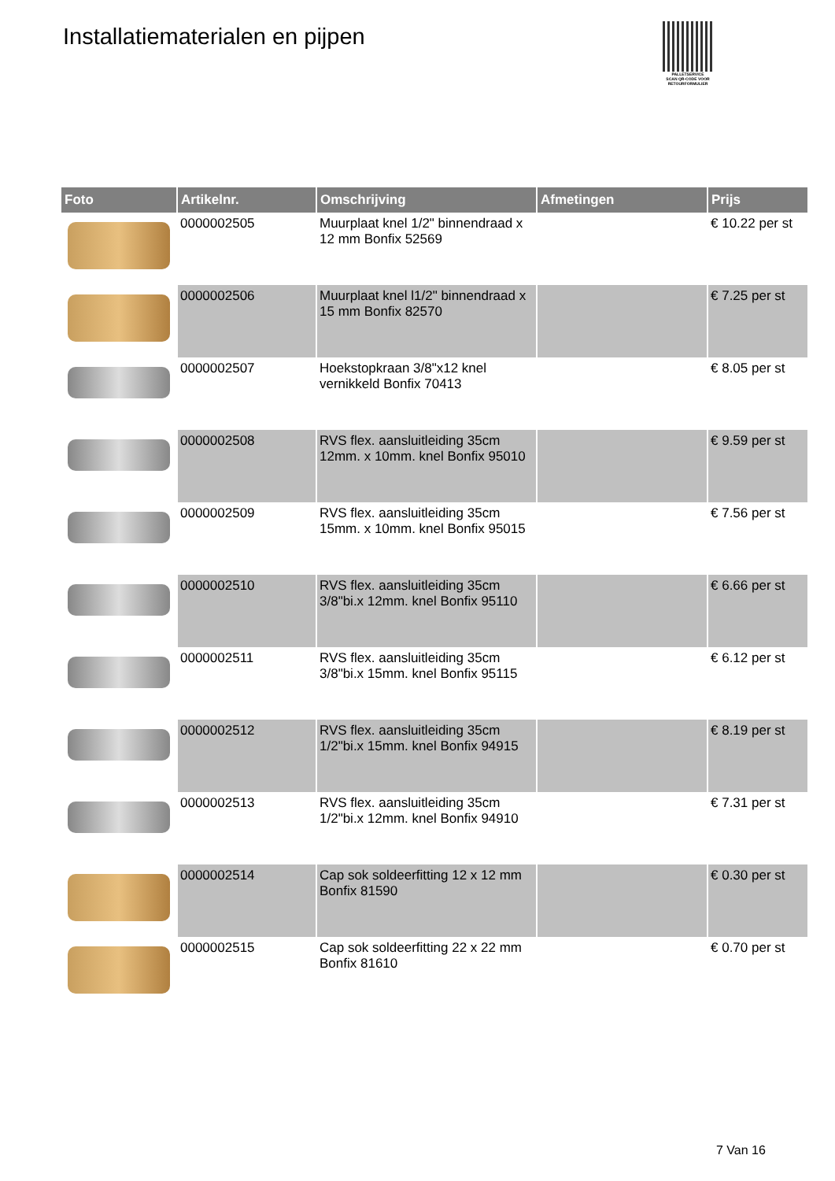Installatiematerialen en pijpen
PALLETSERVICE
SCAN QR-CODE VOOR RETOURFORMULIER
| Foto | Artikelnr. | Omschrijving | Afmetingen | Prijs |
| --- | --- | --- | --- | --- |
| | 0000002505 | Muurplaat knel 1/2" binnendraad x 12 mm Bonfix 52569 | | € 10.22 per st |
| | 0000002506 | Muurplaat knel l1/2" binnendraad x 15 mm Bonfix 82570 | | € 7.25 per st |
| | 0000002507 | Hoekstopkraan 3/8"x12 knel vernikkeld Bonfix 70413 | | € 8.05 per st |
| | 0000002508 | RVS flex. aansluitleiding 35cm 12mm. x 10mm. knel Bonfix 95010 | | € 9.59 per st |
| | 0000002509 | RVS flex. aansluitleiding 35cm 15mm. x 10mm. knel Bonfix 95015 | | € 7.56 per st |
| | 0000002510 | RVS flex. aansluitleiding 35cm 3/8"bi.x 12mm. knel Bonfix 95110 | | € 6.66 per st |
| | 0000002511 | RVS flex. aansluitleiding 35cm 3/8"bi.x 15mm. knel Bonfix 95115 | | € 6.12 per st |
| | 0000002512 | RVS flex. aansluitleiding 35cm 1/2"bi.x 15mm. knel Bonfix 94915 | | € 8.19 per st |
| | 0000002513 | RVS flex. aansluitleiding 35cm 1/2"bi.x 12mm. knel Bonfix 94910 | | € 7.31 per st |
| | 0000002514 | Cap sok soldeerfitting 12 x 12 mm Bonfix 81590 | | € 0.30 per st |
| | 0000002515 | Cap sok soldeerfitting 22 x 22 mm Bonfix 81610 | | € 0.70 per st |
7 Van 16